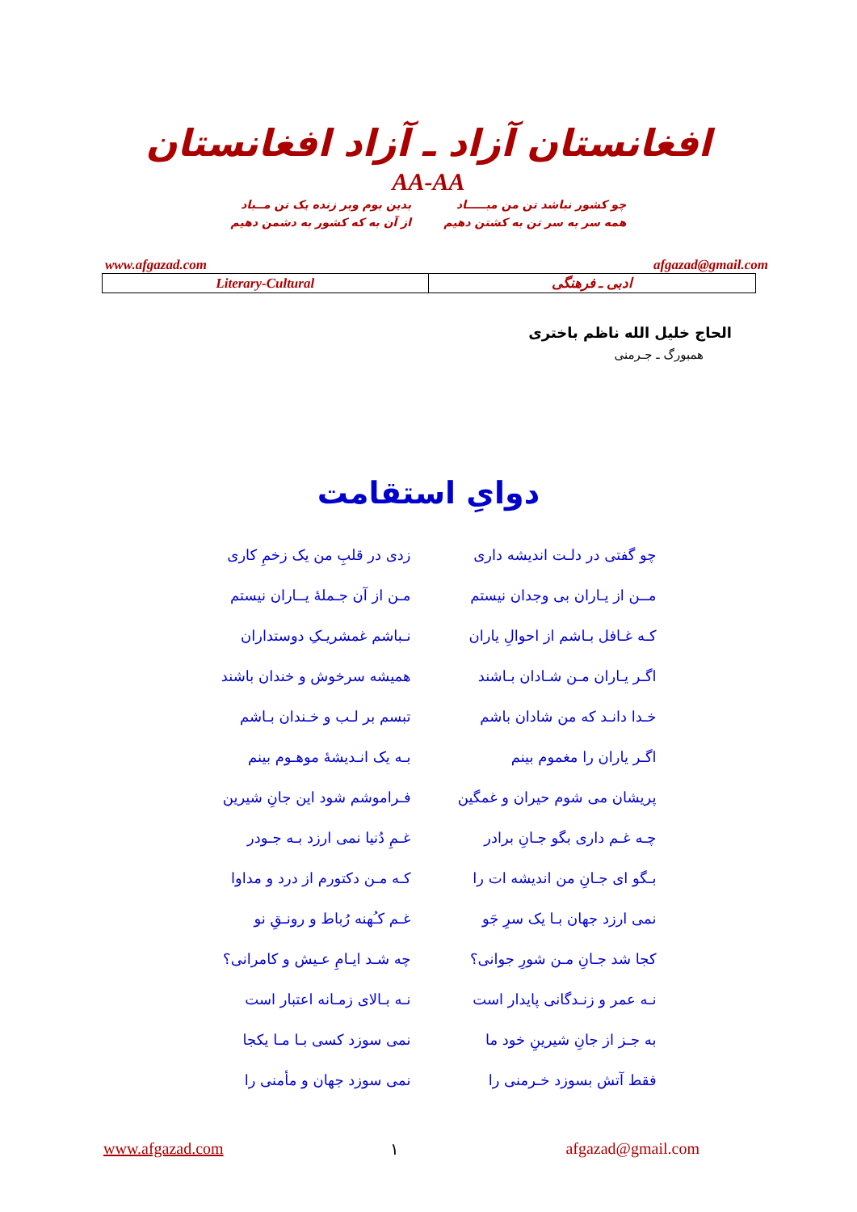افغانستان آزاد ـ آزاد افغانستان
AA-AA
چو کشور نباشد تن من مبـــــاد
همه سر به سر تن به کشتن دهیم
بدین بوم وبر زنده یک تن مــباد
از آن به که کشور به دشمن دهیم
www.afgazad.com afgazad@gmail.com
| Literary-Cultural | ادبی ـ فرهنگی |
الحاج خلیل الله ناظم باختری
همبورگ ـ جـرمنی
دوایِ استقامت
چو گفتی در دلـت اندیشه داری
زدی در قلبِ من یک زخمِ کاری
مــن از یـاران بی وجدان نیستم
مـن از آن جـملهٔ یــاران نیستم
کـه غـافل بـاشم از احوالِ یاران
نـباشم غمشریـکِ دوستداران
اگـر یـاران مـن شـادان بـاشند
همیشه سرخوش و خندان باشند
خـدا دانـد که من شادان باشم
تبسم بر لـب و خـندان بـاشم
اگـر یاران را مغموم بینم
بـه یک انـدیشهٔ موهـوم بینم
پریشان می شوم حیران و غمگین
فـراموشم شود این جانِ شیرین
چـه غـم داری بگو جـانِ برادر
غـمِ دُنیا نمی ارزد بـه جـودر
بـگو ای جـانِ من اندیشه ات را
کـه مـن دکتورم از درد و مداوا
نمی ارزد جهان بـا یک سرِ جَو
غـم کـُهنه رُباط و رونـقِ نو
کجا شد جـانِ مـن شورِ جوانی؟
چه شـد ایـامِ عـیش و کامرانی؟
نـه عمر و زنـدگانی پایدار است
نـه بـالای زمـانه اعتبار است
به جـز از جانِ شیرینِ خود ما
نمی سوزد کسی بـا مـا یکجا
فقط آتش بسوزد خـرمنی را
نمی سوزد جهان و مأمنی را
www.afgazad.com ۱ afgazad@gmail.com